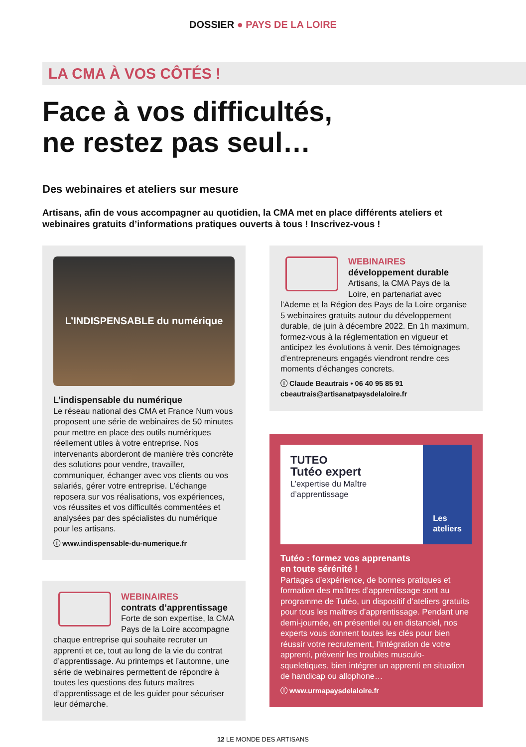DOSSIER ● PAYS DE LA LOIRE
LA CMA À VOS CÔTÉS !
Face à vos difficultés,
ne restez pas seul…
Des webinaires et ateliers sur mesure
Artisans, afin de vous accompagner au quotidien, la CMA met en place différents ateliers et webinaires gratuits d’informations pratiques ouverts à tous ! Inscrivez-vous !
L’INDISPENSABLE du numérique
L’indispensable du numérique
Le réseau national des CMA et France Num vous proposent une série de webinaires de 50 minutes pour mettre en place des outils numériques réellement utiles à votre entreprise. Nos intervenants aborderont de manière très concrète des solutions pour vendre, travailler, communiquer, échanger avec vos clients ou vos salariés, gérer votre entreprise. L’échange reposera sur vos réalisations, vos expériences, vos réussites et vos difficultés commentées et analysées par des spécialistes du numérique pour les artisans.
ⓘ www.indispensable-du-numerique.fr
WEBINAIRES
contrats d’apprentissage
Forte de son expertise, la CMA Pays de la Loire accompagne chaque entreprise qui souhaite recruter un apprenti et ce, tout au long de la vie du contrat d’apprentissage. Au printemps et l’automne, une série de webinaires permettent de répondre à toutes les questions des futurs maîtres d’apprentissage et de les guider pour sécuriser leur démarche.
WEBINAIRES
développement durable
Artisans, la CMA Pays de la Loire, en partenariat avec l’Ademe et la Région des Pays de la Loire organise 5 webinaires gratuits autour du développement durable, de juin à décembre 2022. En 1h maximum, formez-vous à la réglementation en vigueur et anticipez les évolutions à venir. Des témoignages d’entrepreneurs engagés viendront rendre ces moments d’échanges concrets.
ⓘ Claude Beautrais • 06 40 95 85 91
cbeautrais@artisanatpaysdelaloire.fr
TUTEO
Tutéo expert
L’expertise du Maître d’apprentissage
Les ateliers
Tutéo : formez vos apprenants
en toute sérénité !
Partages d’expérience, de bonnes pratiques et formation des maîtres d’apprentissage sont au programme de Tutéo, un dispositif d’ateliers gratuits pour tous les maîtres d’apprentissage. Pendant une demi-journée, en présentiel ou en distanciel, nos experts vous donnent toutes les clés pour bien réussir votre recrutement, l’intégration de votre apprenti, prévenir les troubles musculo-squeletiques, bien intégrer un apprenti en situation de handicap ou allophone…
ⓘ www.urmapaysdelaloire.fr
12 LE MONDE DES ARTISANS